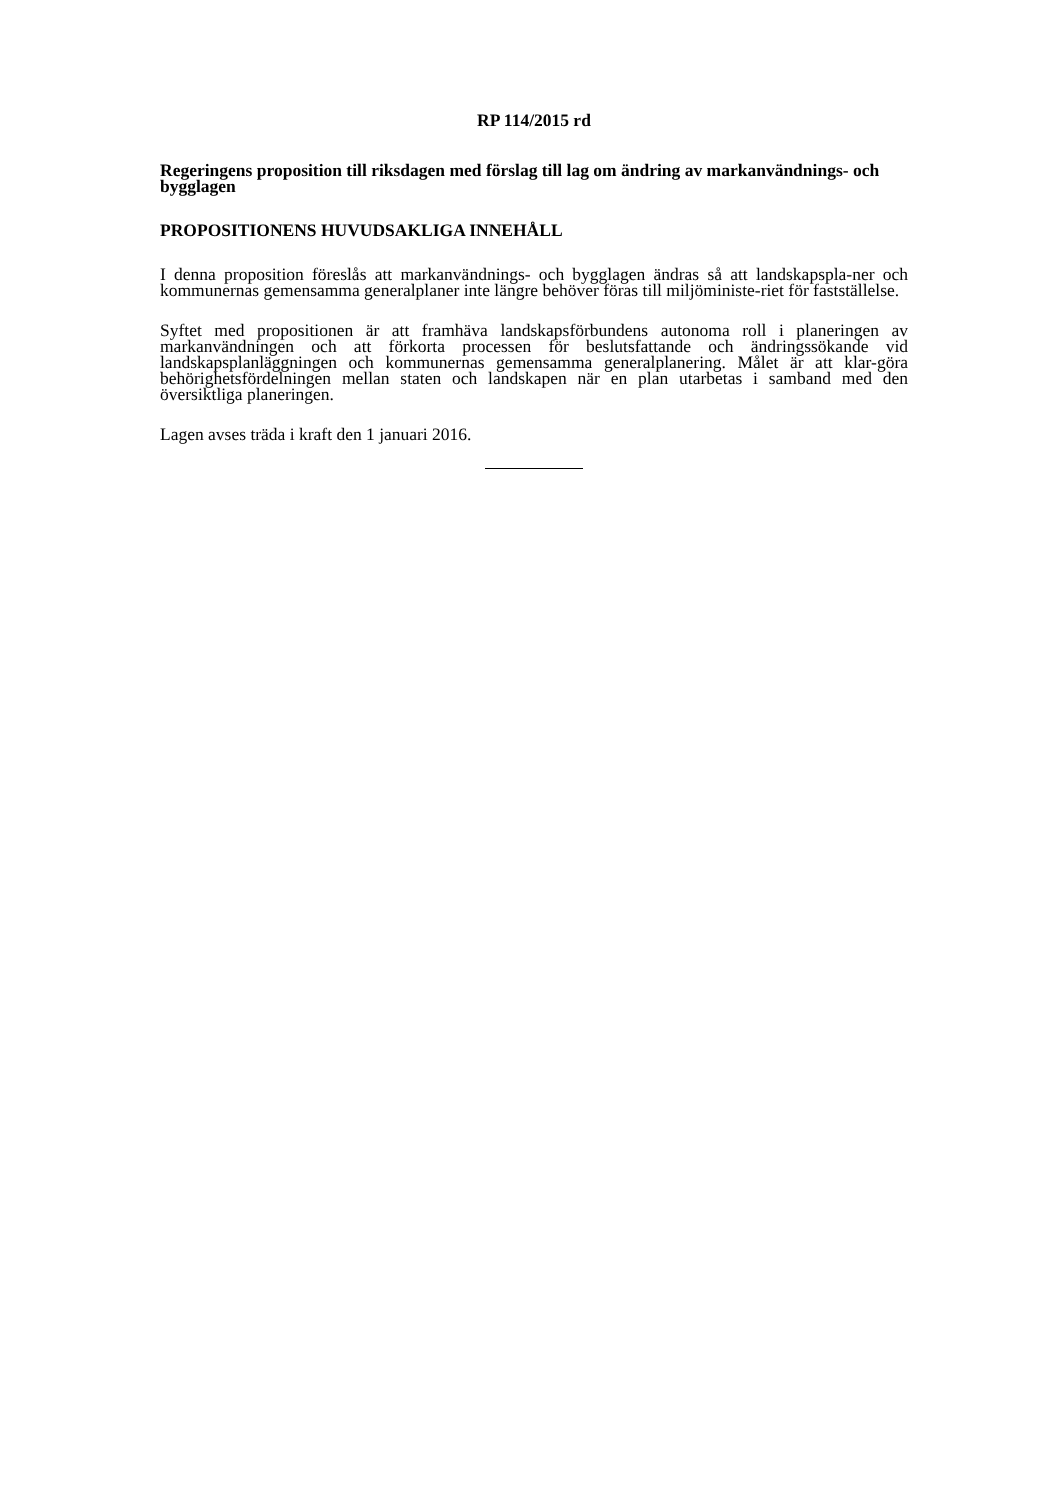RP 114/2015 rd
Regeringens proposition till riksdagen med förslag till lag om ändring av markanvändnings- och bygglagen
PROPOSITIONENS HUVUDSAKLIGA INNEHÅLL
I denna proposition föreslås att markanvändnings- och bygglagen ändras så att landskapspla-ner och kommunernas gemensamma generalplaner inte längre behöver föras till miljöministe-riet för fastställelse.
Syftet med propositionen är att framhäva landskapsförbundens autonoma roll i planeringen av markanvändningen och att förkorta processen för beslutsfattande och ändringssökande vid landskapsplanläggningen och kommunernas gemensamma generalplanering. Målet är att klar-göra behörighetsfördelningen mellan staten och landskapen när en plan utarbetas i samband med den översiktliga planeringen.
Lagen avses träda i kraft den 1 januari 2016.